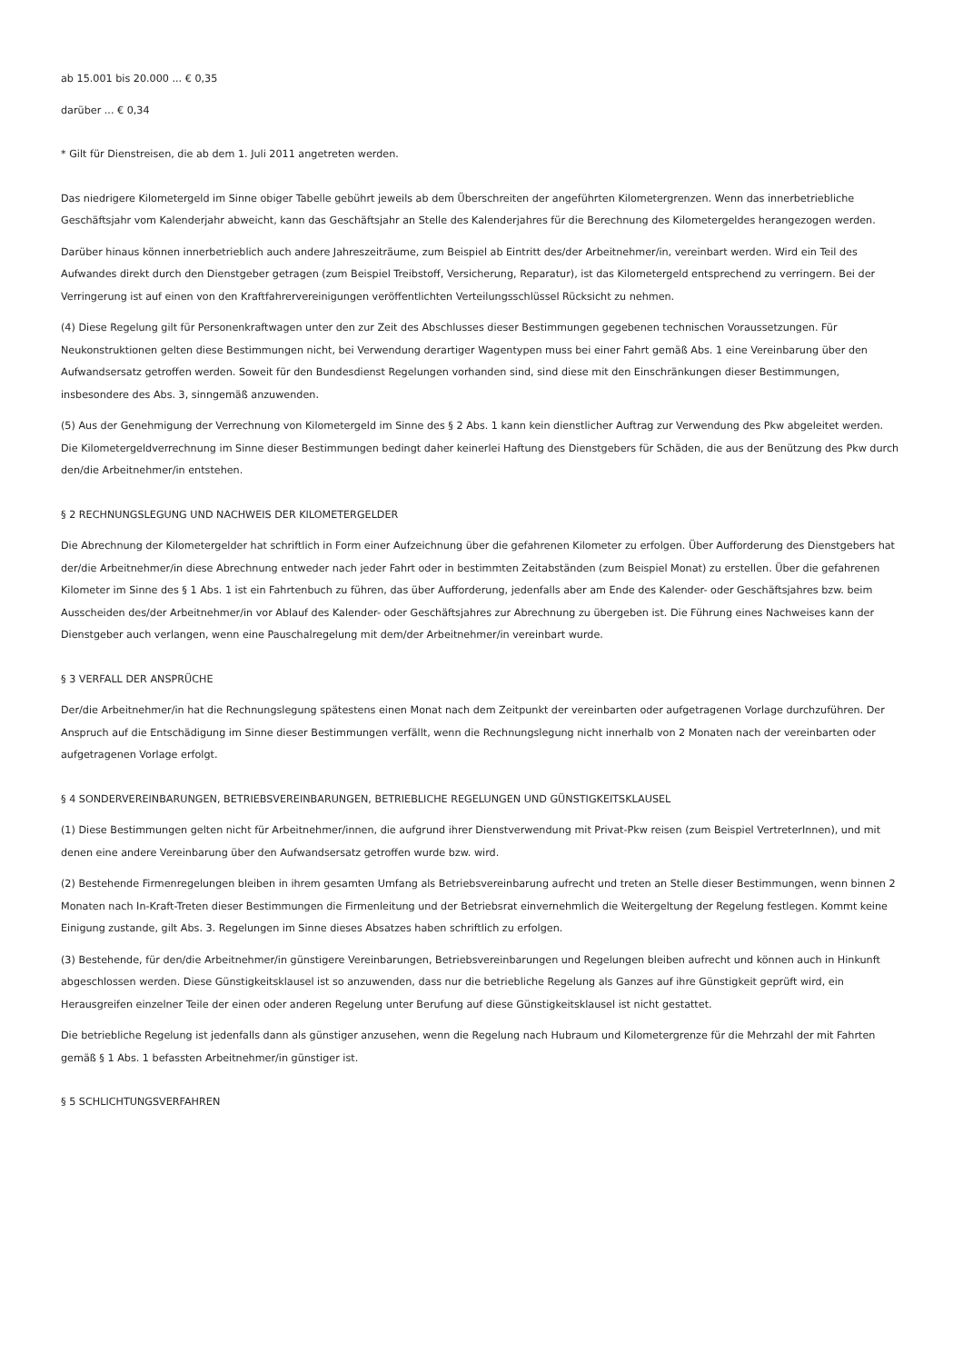ab 15.001 bis 20.000 ... € 0,35
darüber ... € 0,34
* Gilt für Dienstreisen, die ab dem 1. Juli 2011 angetreten werden.
Das niedrigere Kilometergeld im Sinne obiger Tabelle gebührt jeweils ab dem Überschreiten der angeführten Kilometergrenzen. Wenn das innerbetriebliche Geschäftsjahr vom Kalenderjahr abweicht, kann das Geschäftsjahr an Stelle des Kalenderjahres für die Berechnung des Kilometergeldes herangezogen werden.
Darüber hinaus können innerbetrieblich auch andere Jahreszeiträume, zum Beispiel ab Eintritt des/der Arbeitnehmer/in, vereinbart werden. Wird ein Teil des Aufwandes direkt durch den Dienstgeber getragen (zum Beispiel Treibstoff, Versicherung, Reparatur), ist das Kilometergeld entsprechend zu verringern. Bei der Verringerung ist auf einen von den Kraftfahrervereinigungen veröffentlichten Verteilungsschlüssel Rücksicht zu nehmen.
(4) Diese Regelung gilt für Personenkraftwagen unter den zur Zeit des Abschlusses dieser Bestimmungen gegebenen technischen Voraussetzungen. Für Neukonstruktionen gelten diese Bestimmungen nicht, bei Verwendung derartiger Wagentypen muss bei einer Fahrt gemäß Abs. 1 eine Vereinbarung über den Aufwandsersatz getroffen werden. Soweit für den Bundesdienst Regelungen vorhanden sind, sind diese mit den Einschränkungen dieser Bestimmungen, insbesondere des Abs. 3, sinngemäß anzuwenden.
(5) Aus der Genehmigung der Verrechnung von Kilometergeld im Sinne des § 2 Abs. 1 kann kein dienstlicher Auftrag zur Verwendung des Pkw abgeleitet werden. Die Kilometergeldverrechnung im Sinne dieser Bestimmungen bedingt daher keinerlei Haftung des Dienstgebers für Schäden, die aus der Benützung des Pkw durch den/die Arbeitnehmer/in entstehen.
§ 2 RECHNUNGSLEGUNG UND NACHWEIS DER KILOMETERGELDER
Die Abrechnung der Kilometergelder hat schriftlich in Form einer Aufzeichnung über die gefahrenen Kilometer zu erfolgen. Über Aufforderung des Dienstgebers hat der/die Arbeitnehmer/in diese Abrechnung entweder nach jeder Fahrt oder in bestimmten Zeitabständen (zum Beispiel Monat) zu erstellen. Über die gefahrenen Kilometer im Sinne des § 1 Abs. 1 ist ein Fahrtenbuch zu führen, das über Aufforderung, jedenfalls aber am Ende des Kalender- oder Geschäftsjahres bzw. beim Ausscheiden des/der Arbeitnehmer/in vor Ablauf des Kalender- oder Geschäftsjahres zur Abrechnung zu übergeben ist. Die Führung eines Nachweises kann der Dienstgeber auch verlangen, wenn eine Pauschalregelung mit dem/der Arbeitnehmer/in vereinbart wurde.
§ 3 VERFALL DER ANSPRÜCHE
Der/die Arbeitnehmer/in hat die Rechnungslegung spätestens einen Monat nach dem Zeitpunkt der vereinbarten oder aufgetragenen Vorlage durchzuführen. Der Anspruch auf die Entschädigung im Sinne dieser Bestimmungen verfällt, wenn die Rechnungslegung nicht innerhalb von 2 Monaten nach der vereinbarten oder aufgetragenen Vorlage erfolgt.
§ 4 SONDERVEREINBARUNGEN, BETRIEBSVEREINBARUNGEN, BETRIEBLICHE REGELUNGEN UND GÜNSTIGKEITSKLAUSEL
(1) Diese Bestimmungen gelten nicht für Arbeitnehmer/innen, die aufgrund ihrer Dienstverwendung mit Privat-Pkw reisen (zum Beispiel VertreterInnen), und mit denen eine andere Vereinbarung über den Aufwandsersatz getroffen wurde bzw. wird.
(2) Bestehende Firmenregelungen bleiben in ihrem gesamten Umfang als Betriebsvereinbarung aufrecht und treten an Stelle dieser Bestimmungen, wenn binnen 2 Monaten nach In-Kraft-Treten dieser Bestimmungen die Firmenleitung und der Betriebsrat einvernehmlich die Weitergeltung der Regelung festlegen. Kommt keine Einigung zustande, gilt Abs. 3. Regelungen im Sinne dieses Absatzes haben schriftlich zu erfolgen.
(3) Bestehende, für den/die Arbeitnehmer/in günstigere Vereinbarungen, Betriebsvereinbarungen und Regelungen bleiben aufrecht und können auch in Hinkunft abgeschlossen werden. Diese Günstigkeitsklausel ist so anzuwenden, dass nur die betriebliche Regelung als Ganzes auf ihre Günstigkeit geprüft wird, ein Herausgreifen einzelner Teile der einen oder anderen Regelung unter Berufung auf diese Günstigkeitsklausel ist nicht gestattet.
Die betriebliche Regelung ist jedenfalls dann als günstiger anzusehen, wenn die Regelung nach Hubraum und Kilometergrenze für die Mehrzahl der mit Fahrten gemäß § 1 Abs. 1 befassten Arbeitnehmer/in günstiger ist.
§ 5 SCHLICHTUNGSVERFAHREN